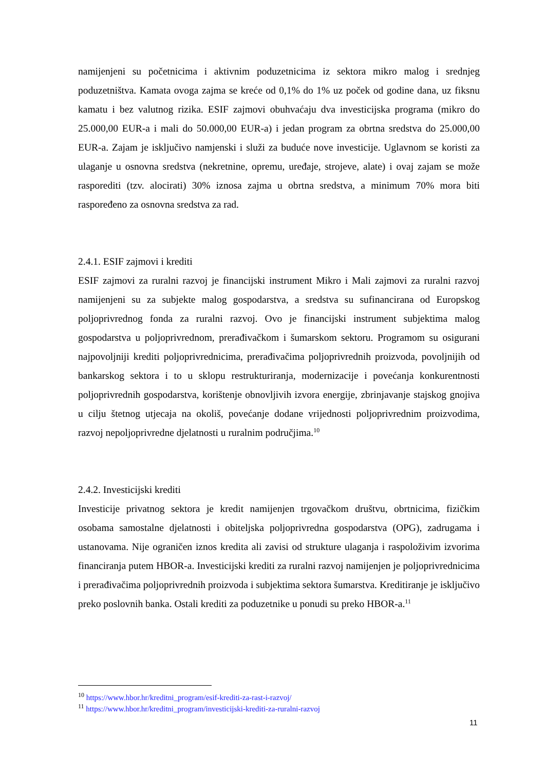namijenjeni su početnicima i aktivnim poduzetnicima iz sektora mikro malog i srednjeg poduzetništva. Kamata ovoga zajma se kreće od 0,1% do 1% uz poček od godine dana, uz fiksnu kamatu i bez valutnog rizika. ESIF zajmovi obuhvaćaju dva investicijska programa (mikro do 25.000,00 EUR-a i mali do 50.000,00 EUR-a) i jedan program za obrtna sredstva do 25.000,00 EUR-a. Zajam je isključivo namjenski i služi za buduće nove investicije. Uglavnom se koristi za ulaganje u osnovna sredstva (nekretnine, opremu, uređaje, strojeve, alate) i ovaj zajam se može rasporediti (tzv. alocirati) 30% iznosa zajma u obrtna sredstva, a minimum 70% mora biti raspoređeno za osnovna sredstva za rad.
2.4.1. ESIF zajmovi i krediti
ESIF zajmovi za ruralni razvoj je financijski instrument Mikro i Mali zajmovi za ruralni razvoj namijenjeni su za subjekte malog gospodarstva, a sredstva su sufinancirana od Europskog poljoprivrednog fonda za ruralni razvoj. Ovo je financijski instrument subjektima malog gospodarstva u poljoprivrednom, prerađivačkom i šumarskom sektoru. Programom su osigurani najpovoljniji krediti poljoprivrednicima, prerađivačima poljoprivrednih proizvoda, povoljnijih od bankarskog sektora i to u sklopu restrukturiranja, modernizacije i povećanja konkurentnosti poljoprivrednih gospodarstva, korištenje obnovljivih izvora energije, zbrinjavanje stajskog gnojiva u cilju štetnog utjecaja na okoliš, povećanje dodane vrijednosti poljoprivrednim proizvodima, razvoj nepoljoprivredne djelatnosti u ruralnim područjima.<sup>10</sup>
2.4.2. Investicijski krediti
Investicije privatnog sektora je kredit namijenjen trgovačkom društvu, obrtnicima, fizičkim osobama samostalne djelatnosti i obiteljska poljoprivredna gospodarstva (OPG), zadrugama i ustanovama. Nije ograničen iznos kredita ali zavisi od strukture ulaganja i raspoloživim izvorima financiranja putem HBOR-a. Investicijski krediti za ruralni razvoj namijenjen je poljoprivrednicima i prerađivačima poljoprivrednih proizvoda i subjektima sektora šumarstva. Kreditiranje je isključivo preko poslovnih banka. Ostali krediti za poduzetnike u ponudi su preko HBOR-a.<sup>11</sup>
<sup>10</sup> https://www.hbor.hr/kreditni_program/esif-krediti-za-rast-i-razvoj/
<sup>11</sup> https://www.hbor.hr/kreditni_program/investicijski-krediti-za-ruralni-razvoj
11